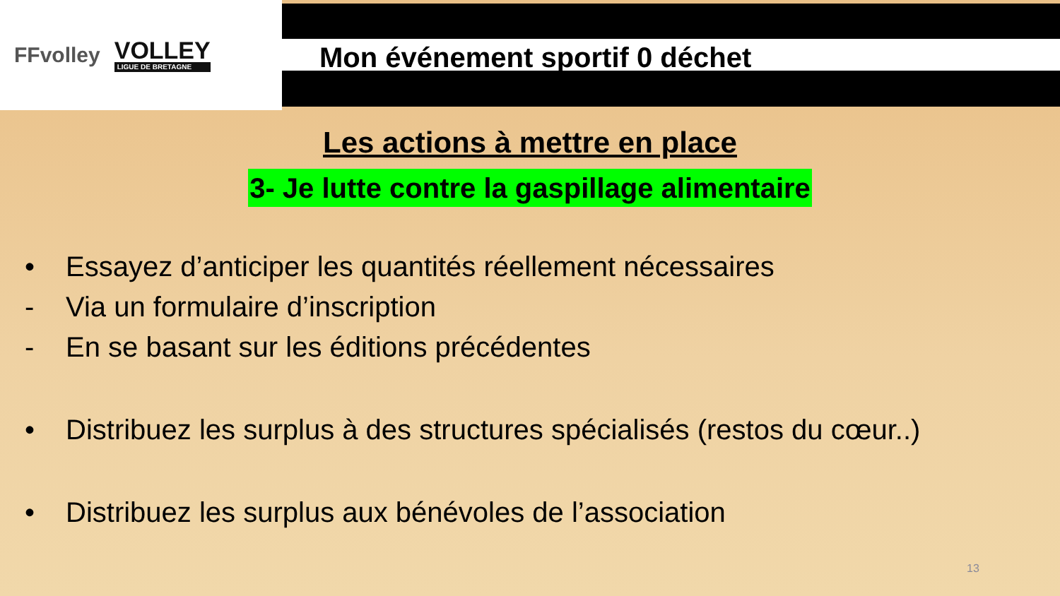FFvolley
VOLLEY
LIGUE DE BRETAGNE
Mon événement sportif 0 déchet
Les actions à mettre en place
3- Je lutte contre la gaspillage alimentaire
• Essayez d’anticiper les quantités réellement nécessaires
- Via un formulaire d’inscription
- En se basant sur les éditions précédentes
• Distribuez les surplus à des structures spécialisés (restos du cœur..)
• Distribuez les surplus aux bénévoles de l’association
13